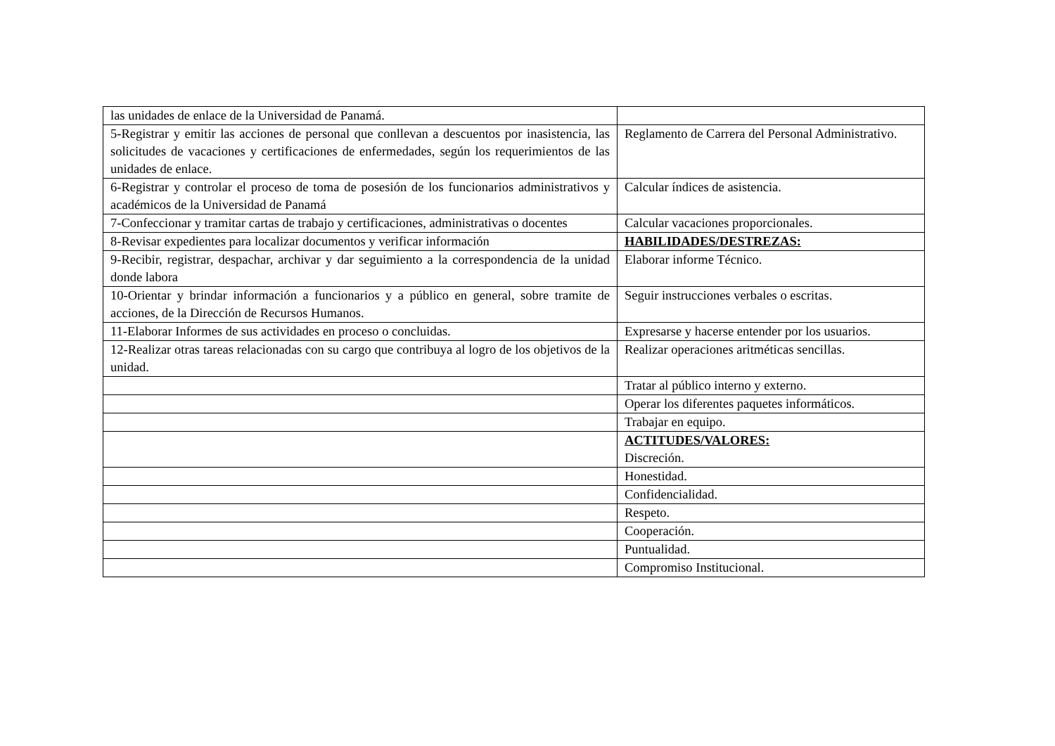| las unidades de enlace de la Universidad de Panamá. | |
| 5-Registrar y emitir las acciones de personal que conllevan a descuentos por inasistencia, las solicitudes de vacaciones y certificaciones de enfermedades, según los requerimientos de las unidades de enlace. | Reglamento de Carrera del Personal Administrativo. |
| 6-Registrar y controlar el proceso de toma de posesión de los funcionarios administrativos y académicos de la Universidad de Panamá | Calcular índices de asistencia. |
| 7-Confeccionar y tramitar cartas de trabajo y certificaciones, administrativas o docentes | Calcular vacaciones proporcionales. |
| 8-Revisar expedientes para localizar documentos y verificar información | HABILIDADES/DESTREZAS: |
| 9-Recibir, registrar, despachar, archivar y dar seguimiento a la correspondencia de la unidad donde labora | Elaborar informe Técnico. |
| 10-Orientar y brindar información a funcionarios y a público en general, sobre tramite de acciones, de la Dirección de Recursos Humanos. | Seguir instrucciones verbales o escritas. |
| 11-Elaborar Informes de sus actividades en proceso o concluidas. | Expresarse y hacerse entender por los usuarios. |
| 12-Realizar otras tareas relacionadas con su cargo que contribuya al logro de los objetivos de la unidad. | Realizar operaciones aritméticas sencillas. |
| | Tratar al público interno y externo. |
| | Operar los diferentes paquetes informáticos. |
| | Trabajar en equipo. |
| | ACTITUDES/VALORES: Discreción. |
| | Honestidad. |
| | Confidencialidad. |
| | Respeto. |
| | Cooperación. |
| | Puntualidad. |
| | Compromiso Institucional. |